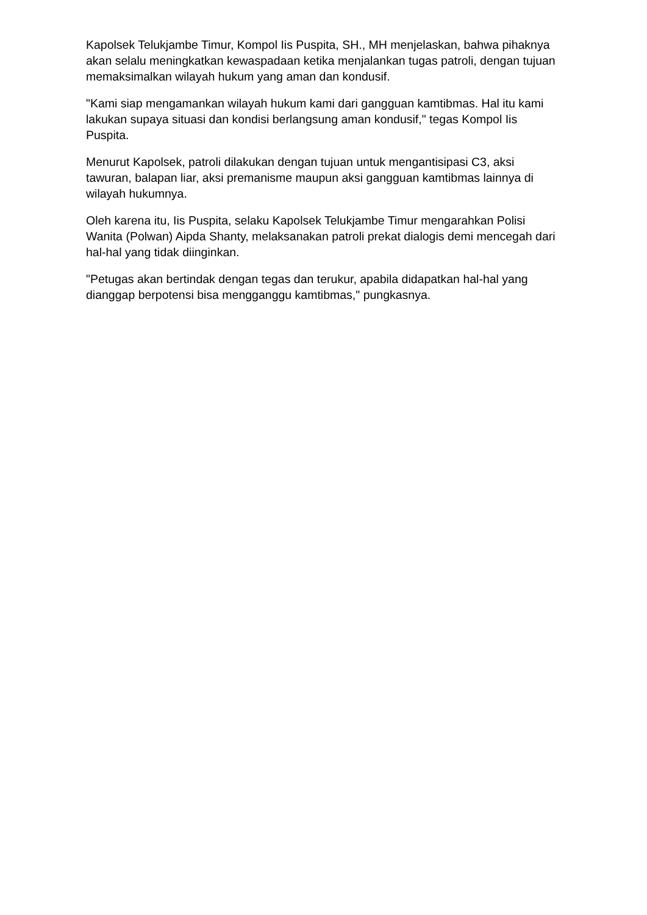Kapolsek Telukjambe Timur, Kompol Iis Puspita, SH., MH menjelaskan, bahwa pihaknya akan selalu meningkatkan kewaspadaan ketika menjalankan tugas patroli, dengan tujuan memaksimalkan wilayah hukum yang aman dan kondusif.
"Kami siap mengamankan wilayah hukum kami dari gangguan kamtibmas. Hal itu kami lakukan supaya situasi dan kondisi berlangsung aman kondusif," tegas Kompol Iis Puspita.
Menurut Kapolsek, patroli dilakukan dengan tujuan untuk mengantisipasi C3, aksi tawuran, balapan liar, aksi premanisme maupun aksi gangguan kamtibmas lainnya di wilayah hukumnya.
Oleh karena itu, Iis Puspita, selaku Kapolsek Telukjambe Timur mengarahkan Polisi Wanita (Polwan) Aipda Shanty, melaksanakan patroli prekat dialogis demi mencegah dari hal-hal yang tidak diinginkan.
"Petugas akan bertindak dengan tegas dan terukur, apabila didapatkan hal-hal yang dianggap berpotensi bisa mengganggu kamtibmas," pungkasnya.